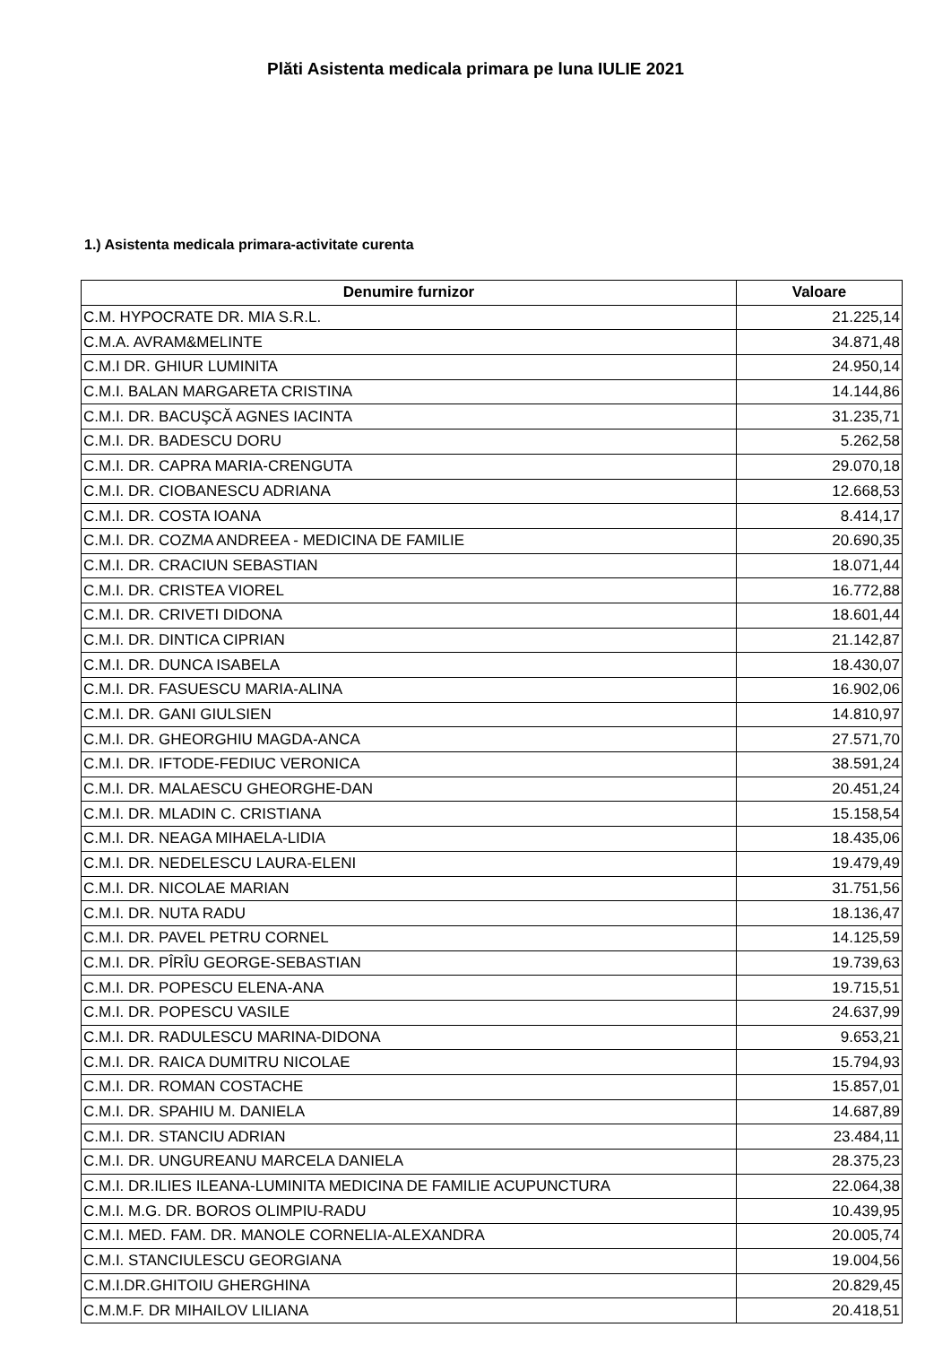Plăti Asistenta medicala primara pe luna IULIE 2021
1.) Asistenta medicala primara-activitate curenta
| Denumire furnizor | Valoare |
| --- | --- |
| C.M. HYPOCRATE DR. MIA S.R.L. | 21.225,14 |
| C.M.A. AVRAM&MELINTE | 34.871,48 |
| C.M.I DR. GHIUR LUMINITA | 24.950,14 |
| C.M.I. BALAN MARGARETA CRISTINA | 14.144,86 |
| C.M.I. DR. BACUŞCĂ AGNES IACINTA | 31.235,71 |
| C.M.I. DR. BADESCU DORU | 5.262,58 |
| C.M.I. DR. CAPRA MARIA-CRENGUTA | 29.070,18 |
| C.M.I. DR. CIOBANESCU ADRIANA | 12.668,53 |
| C.M.I. DR. COSTA IOANA | 8.414,17 |
| C.M.I. DR. COZMA ANDREEA - MEDICINA DE FAMILIE | 20.690,35 |
| C.M.I. DR. CRACIUN SEBASTIAN | 18.071,44 |
| C.M.I. DR. CRISTEA VIOREL | 16.772,88 |
| C.M.I. DR. CRIVETI DIDONA | 18.601,44 |
| C.M.I. DR. DINTICA CIPRIAN | 21.142,87 |
| C.M.I. DR. DUNCA ISABELA | 18.430,07 |
| C.M.I. DR. FASUESCU MARIA-ALINA | 16.902,06 |
| C.M.I. DR. GANI GIULSIEN | 14.810,97 |
| C.M.I. DR. GHEORGHIU MAGDA-ANCA | 27.571,70 |
| C.M.I. DR. IFTODE-FEDIUC VERONICA | 38.591,24 |
| C.M.I. DR. MALAESCU GHEORGHE-DAN | 20.451,24 |
| C.M.I. DR. MLADIN C. CRISTIANA | 15.158,54 |
| C.M.I. DR. NEAGA MIHAELA-LIDIA | 18.435,06 |
| C.M.I. DR. NEDELESCU LAURA-ELENI | 19.479,49 |
| C.M.I. DR. NICOLAE MARIAN | 31.751,56 |
| C.M.I. DR. NUTA RADU | 18.136,47 |
| C.M.I. DR. PAVEL PETRU CORNEL | 14.125,59 |
| C.M.I. DR. PÎRÎU GEORGE-SEBASTIAN | 19.739,63 |
| C.M.I. DR. POPESCU ELENA-ANA | 19.715,51 |
| C.M.I. DR. POPESCU VASILE | 24.637,99 |
| C.M.I. DR. RADULESCU MARINA-DIDONA | 9.653,21 |
| C.M.I. DR. RAICA DUMITRU NICOLAE | 15.794,93 |
| C.M.I. DR. ROMAN COSTACHE | 15.857,01 |
| C.M.I. DR. SPAHIU M. DANIELA | 14.687,89 |
| C.M.I. DR. STANCIU ADRIAN | 23.484,11 |
| C.M.I. DR. UNGUREANU MARCELA DANIELA | 28.375,23 |
| C.M.I. DR.ILIES ILEANA-LUMINITA MEDICINA DE FAMILIE ACUPUNCTURA | 22.064,38 |
| C.M.I. M.G. DR. BOROS OLIMPIU-RADU | 10.439,95 |
| C.M.I. MED. FAM. DR. MANOLE CORNELIA-ALEXANDRA | 20.005,74 |
| C.M.I. STANCIULESCU GEORGIANA | 19.004,56 |
| C.M.I.DR.GHITOIU GHERGHINA | 20.829,45 |
| C.M.M.F. DR MIHAILOV LILIANA | 20.418,51 |